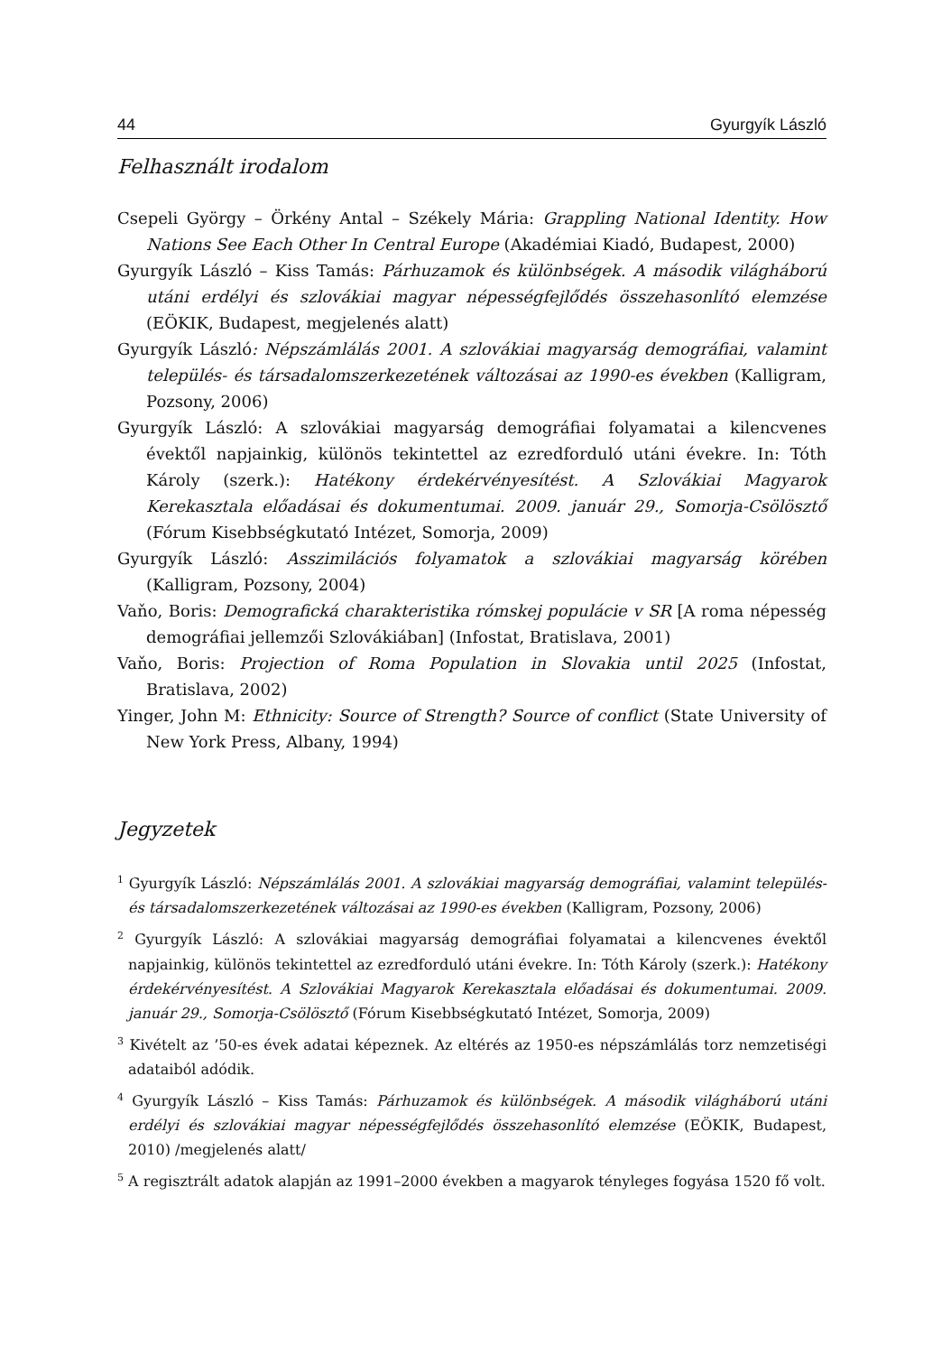44 Gyurgyík László
Felhasznált irodalom
Csepeli György – Örkény Antal – Székely Mária: Grappling National Identity. How Nations See Each Other In Central Europe (Akadémiai Kiadó, Budapest, 2000)
Gyurgyík László – Kiss Tamás: Párhuzamok és különbségek. A második világháború utáni erdélyi és szlovákiai magyar népességfejlődés összehasonlító elemzése (EÖKIK, Budapest, megjelenés alatt)
Gyurgyík László: Népszámlálás 2001. A szlovákiai magyarság demográfiai, valamint település- és társadalomszerkezetének változásai az 1990-es években (Kalligram, Pozsony, 2006)
Gyurgyík László: A szlovákiai magyarság demográfiai folyamatai a kilencvenes évektől napjainkig, különös tekintettel az ezredforduló utáni évekre. In: Tóth Károly (szerk.): Hatékony érdekérvényesítést. A Szlovákiai Magyarok Kerekasztala előadásai és dokumentumai. 2009. január 29., Somorja-Csölösztő (Fórum Kisebbségkutató Intézet, Somorja, 2009)
Gyurgyík László: Asszimilációs folyamatok a szlovákiai magyarság körében (Kalligram, Pozsony, 2004)
Vaňo, Boris: Demografická charakteristika rómskej populácie v SR [A roma népesség demográfiai jellemzői Szlovákiában] (Infostat, Bratislava, 2001)
Vaňo, Boris: Projection of Roma Population in Slovakia until 2025 (Infostat, Bratislava, 2002)
Yinger, John M: Ethnicity: Source of Strength? Source of conflict (State University of New York Press, Albany, 1994)
Jegyzetek
<sup>1</sup> Gyurgyík László: Népszámlálás 2001. A szlovákiai magyarság demográfiai, valamint település- és társadalomszerkezetének változásai az 1990-es években (Kalligram, Pozsony, 2006)
<sup>2</sup> Gyurgyík László: A szlovákiai magyarság demográfiai folyamatai a kilencvenes évektől napjainkig, különös tekintettel az ezredforduló utáni évekre. In: Tóth Károly (szerk.): Hatékony érdekérvényesítést. A Szlovákiai Magyarok Kerekasztala előadásai és dokumentumai. 2009. január 29., Somorja-Csölösztő (Fórum Kisebbségkutató Intézet, Somorja, 2009)
<sup>3</sup> Kivételt az ’50-es évek adatai képeznek. Az eltérés az 1950-es népszámlálás torz nemzetiségi adataiból adódik.
<sup>4</sup> Gyurgyík László – Kiss Tamás: Párhuzamok és különbségek. A második világháború utáni erdélyi és szlovákiai magyar népességfejlődés összehasonlító elemzése (EÖKIK, Budapest, 2010) /megjelenés alatt/
<sup>5</sup> A regisztrált adatok alapján az 1991–2000 években a magyarok tényleges fogyása 1520 fő volt.